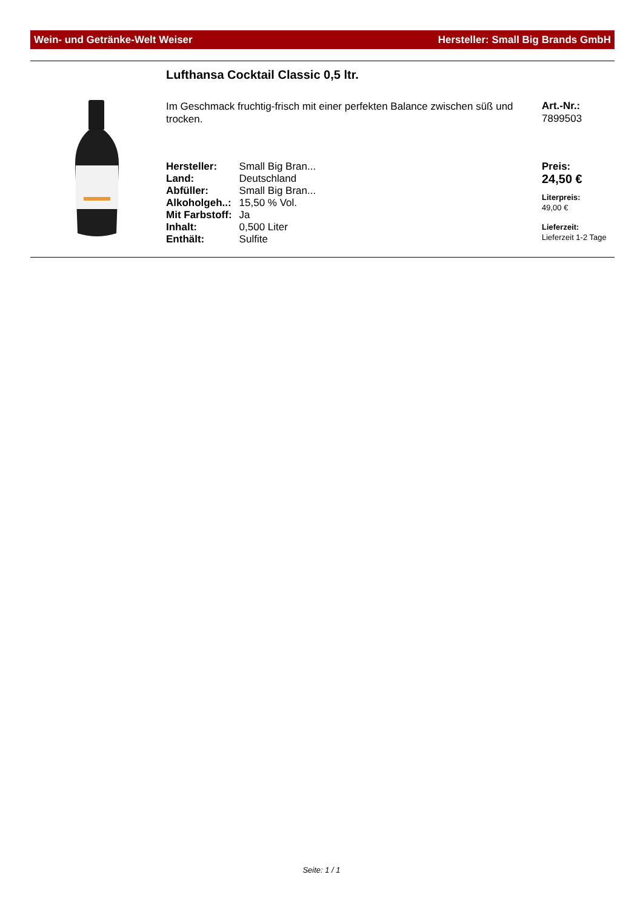Wein- und Getränke-Welt Weiser Hersteller: Small Big Brands GmbH
Lufthansa Cocktail Classic 0,5 ltr.
Im Geschmack fruchtig-frisch mit einer perfekten Balance zwischen süß und trocken.
| Hersteller: | Small Big Bran... |
| Land: | Deutschland |
| Abfüller: | Small Big Bran... |
| Alkoholgeh..: | 15,50 % Vol. |
| Mit Farbstoff: | Ja |
| Inhalt: | 0,500 Liter |
| Enthält: | Sulfite |
Art.-Nr.:
7899503
Preis:
24,50 €
Literpreis:
49,00 €
Lieferzeit:
Lieferzeit 1-2 Tage
Seite: 1 / 1